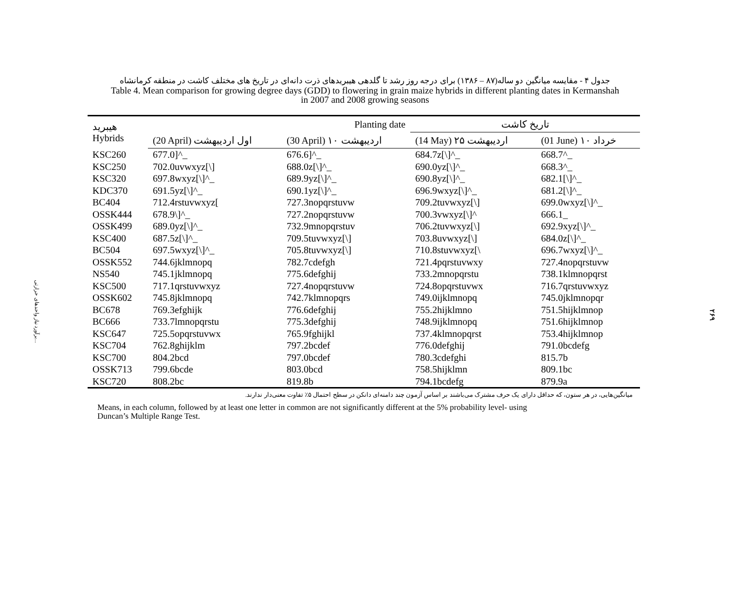برآورد نیاز واحدهای حرارتی...
۲۶۹
جدول ۴ - مقایسه میانگین دو ساله(۸۷ – ۱۳۸۶) برای درجه روز رشد تا گلدهی هیبریدهای ذرت دانه‌ای در تاریخ های مختلف کاشت در منطقه کرمانشاه
Table 4. Mean comparison for growing degree days (GDD) to flowering in grain maize hybrids in different planting dates in Kermanshah
in 2007 and 2008 growing seasons
| هیبرید Hybrids | Planting date | | تاریخ کاشت | |
| --- | --- | --- | --- | --- |
| | (20 April) اول اردیبهشت | (30 April) ۱۰ اردیبهشت | (14 May) ۲۵ اردیبهشت | (01 June) ۱۰ خرداد |
| KSC260 | 677.0]^_ | 676.6]^_ | 684.7z[\]^_ | 668.7^_ |
| KSC250 | 702.0uvwxyz[\] | 688.0z[\]^_ | 690.0yz[\]^_ | 668.3^_ |
| KSC320 | 697.8wxyz[\]^_ | 689.9yz[\]^_ | 690.8yz[\]^_ | 682.1[\]^_ |
| KDC370 | 691.5yz[\]^_ | 690.1yz[\]^_ | 696.9wxyz[\]^_ | 681.2[\]^_ |
| BC404 | 712.4rstuvwxyz[ | 727.3nopqrstuvw | 709.2tuvwxyz[\] | 699.0wxyz[\]^_ |
| OSSK444 | 678.9\]^_ | 727.2nopqrstuvw | 700.3vwxyz[\]^ | 666.1_ |
| OSSK499 | 689.0yz[\]^_ | 732.9mnopqrstuv | 706.2tuvwxyz[\] | 692.9xyz[\]^_ |
| KSC400 | 687.5z[\]^_ | 709.5tuvwxyz[\] | 703.8uvwxyz[\] | 684.0z[\]^_ |
| BC504 | 697.5wxyz[\]^_ | 705.8tuvwxyz[\] | 710.8stuvwxyz[\ | 696.7wxyz[\]^_ |
| OSSK552 | 744.6jklmnopq | 782.7cdefgh | 721.4pqrstuvwxy | 727.4nopqrstuvw |
| NS540 | 745.1jklmnopq | 775.6defghij | 733.2mnopqrstu | 738.1klmnopqrst |
| KSC500 | 717.1qrstuvwxyz | 727.4nopqrstuvw | 724.8opqrstuvwx | 716.7qrstuvwxyz |
| OSSK602 | 745.8jklmnopq | 742.7klmnopqrs | 749.0ijklmnopq | 745.0jklmnopqr |
| BC678 | 769.3efghijk | 776.6defghij | 755.2hijklmno | 751.5hijklmnop |
| BC666 | 733.7lmnopqrstu | 775.3defghij | 748.9ijklmnopq | 751.6hijklmnop |
| KSC647 | 725.5opqrstuvwx | 765.9fghijkl | 737.4klmnopqrst | 753.4hijklmnop |
| KSC704 | 762.8ghijklm | 797.2bcdef | 776.0defghij | 791.0bcdefg |
| KSC700 | 804.2bcd | 797.0bcdef | 780.3cdefghi | 815.7b |
| OSSK713 | 799.6bcde | 803.0bcd | 758.5hijklmn | 809.1bc |
| KSC720 | 808.2bc | 819.8b | 794.1bcdefg | 879.9a |
میانگین‌هایی، در هر ستون، که حداقل دارای یک حرف مشترک می‌باشند بر اساس آزمون چند دامنه‌ای دانکن در سطح احتمال ۵٪ تفاوت معنی‌دار ندارند.
Means, in each column, followed by at least one letter in common are not significantly different at the 5% probability level- using
Duncan’s Multiple Range Test.